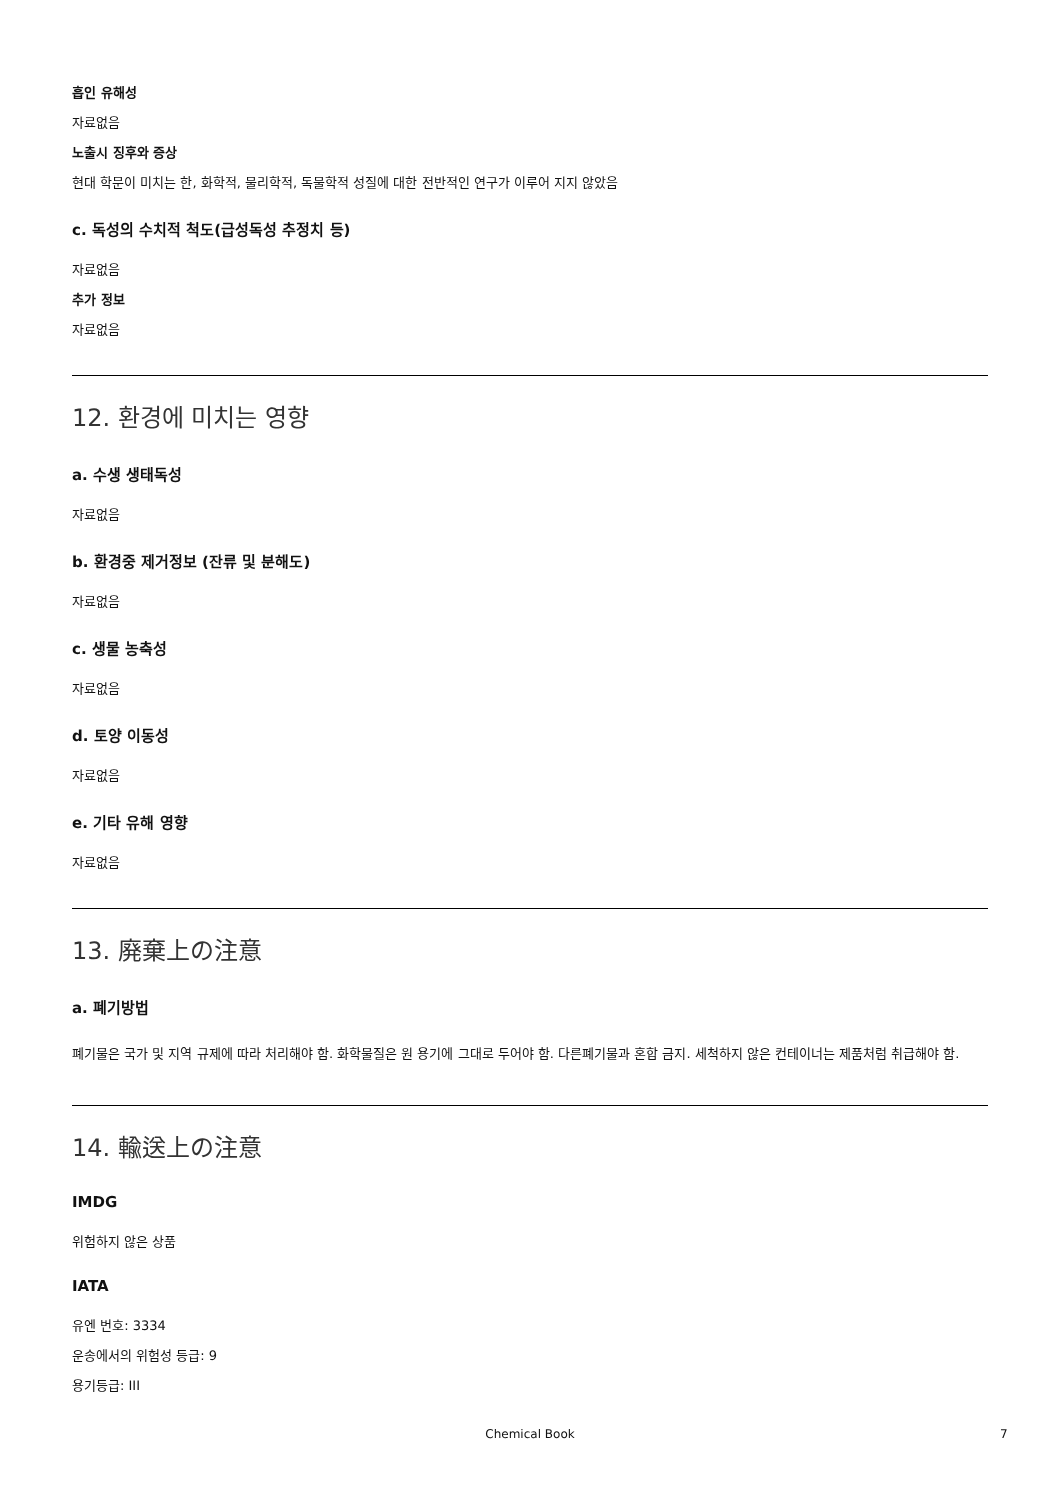흡인 유해성
자료없음
노출시 징후와 증상
현대 학문이 미치는 한, 화학적, 물리학적, 독물학적 성질에 대한 전반적인 연구가 이루어 지지 않았음
c. 독성의 수치적 척도(급성독성 추정치 등)
자료없음
추가 정보
자료없음
12. 환경에 미치는 영향
a. 수생 생태독성
자료없음
b. 환경중 제거정보 (잔류 및 분해도)
자료없음
c. 생물 농축성
자료없음
d. 토양 이동성
자료없음
e. 기타 유해 영향
자료없음
13. 廃棄上の注意
a. 폐기방법
폐기물은 국가 및 지역 규제에 따라 처리해야 함. 화학물질은 원 용기에 그대로 두어야 함. 다른폐기물과 혼합 금지. 세척하지 않은 컨테이너는 제품처럼 취급해야 함.
14. 輸送上の注意
IMDG
위험하지 않은 상품
IATA
유엔 번호: 3334
운송에서의 위험성 등급: 9
용기등급: III
Chemical Book 7